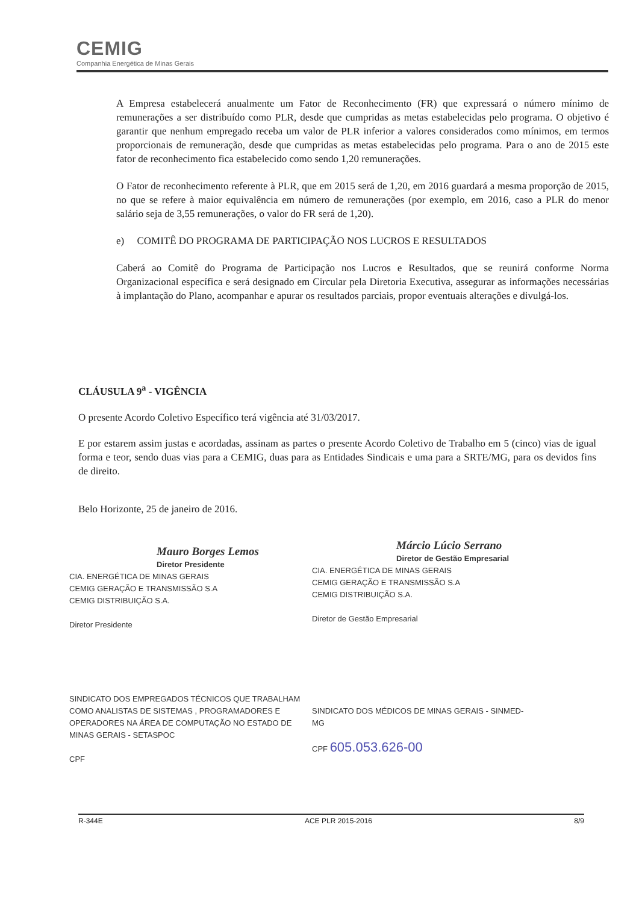CEMIG
Companhia Energética de Minas Gerais
A Empresa estabelecerá anualmente um Fator de Reconhecimento (FR) que expressará o número mínimo de remunerações a ser distribuído como PLR, desde que cumpridas as metas estabelecidas pelo programa. O objetivo é garantir que nenhum empregado receba um valor de PLR inferior a valores considerados como mínimos, em termos proporcionais de remuneração, desde que cumpridas as metas estabelecidas pelo programa. Para o ano de 2015 este fator de reconhecimento fica estabelecido como sendo 1,20 remunerações.
O Fator de reconhecimento referente à PLR, que em 2015 será de 1,20, em 2016 guardará a mesma proporção de 2015, no que se refere à maior equivalência em número de remunerações (por exemplo, em 2016, caso a PLR do menor salário seja de 3,55 remunerações, o valor do FR será de 1,20).
e) COMITÊ DO PROGRAMA DE PARTICIPAÇÃO NOS LUCROS E RESULTADOS
Caberá ao Comitê do Programa de Participação nos Lucros e Resultados, que se reunirá conforme Norma Organizacional específica e será designado em Circular pela Diretoria Executiva, assegurar as informações necessárias à implantação do Plano, acompanhar e apurar os resultados parciais, propor eventuais alterações e divulgá-los.
CLÁUSULA 9<sup>a</sup> - VIGÊNCIA
O presente Acordo Coletivo Específico terá vigência até 31/03/2017.
E por estarem assim justas e acordadas, assinam as partes o presente Acordo Coletivo de Trabalho em 5 (cinco) vias de igual forma e teor, sendo duas vias para a CEMIG, duas para as Entidades Sindicais e uma para a SRTE/MG, para os devidos fins de direito.
Belo Horizonte, 25 de janeiro de 2016.
Mauro Borges Lemos
Diretor Presidente
CIA. ENERGÉTICA DE MINAS GERAIS
CEMIG GERAÇÃO E TRANSMISSÃO S.A
CEMIG DISTRIBUIÇÃO S.A.
Diretor Presidente
Márcio Lúcio Serrano
Diretor de Gestão Empresarial
CIA. ENERGÉTICA DE MINAS GERAIS
CEMIG GERAÇÃO E TRANSMISSÃO S.A
CEMIG DISTRIBUIÇÃO S.A.
Diretor de Gestão Empresarial
SINDICATO DOS EMPREGADOS TÉCNICOS QUE TRABALHAM COMO ANALISTAS DE SISTEMAS , PROGRAMADORES E OPERADORES NA ÁREA DE COMPUTAÇÃO NO ESTADO DE MINAS GERAIS - SETASPOC
CPF
SINDICATO DOS MÉDICOS DE MINAS GERAIS - SINMED-MG
CPF 605.053.626-00
R-344E ACE PLR 2015-2016 8/9